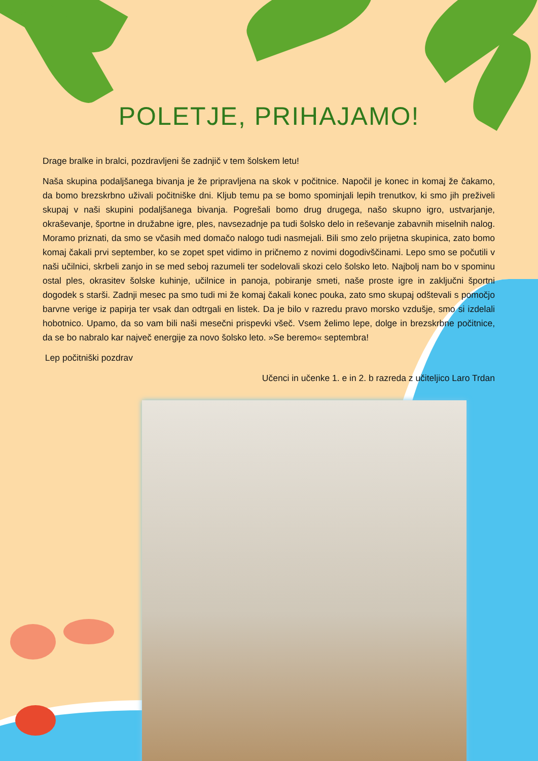POLETJE, PRIHAJAMO!
Drage bralke in bralci, pozdravljeni še zadnjič v tem šolskem letu!
Naša skupina podaljšanega bivanja je že pripravljena na skok v počitnice. Napočil je konec in komaj že čakamo, da bomo brezskrbno uživali počitniške dni. Kljub temu pa se bomo spominjali lepih trenutkov, ki smo jih preživeli skupaj v naši skupini podaljšanega bivanja. Pogrešali bomo drug drugega, našo skupno igro, ustvarjanje, okraševanje, športne in družabne igre, ples, navsezadnje pa tudi šolsko delo in reševanje zabavnih miselnih nalog. Moramo priznati, da smo se včasih med domačo nalogo tudi nasmejali. Bili smo zelo prijetna skupinica, zato bomo komaj čakali prvi september, ko se zopet spet vidimo in pričnemo z novimi dogodivščinami. Lepo smo se počutili v naši učilnici, skrbeli zanjo in se med seboj razumeli ter sodelovali skozi celo šolsko leto. Najbolj nam bo v spominu ostal ples, okrasitev šolske kuhinje, učilnice in panoja, pobiranje smeti, naše proste igre in zaključni športni dogodek s starši. Zadnji mesec pa smo tudi mi že komaj čakali konec pouka, zato smo skupaj odštevali s pomočjo barvne verige iz papirja ter vsak dan odtrgali en listek. Da je bilo v razredu pravo morsko vzdušje, smo si izdelali hobotnico. Upamo, da so vam bili naši mesečni prispevki všeč. Vsem želimo lepe, dolge in brezskrbne počitnice, da se bo nabralo kar največ energije za novo šolsko leto. »Se beremo« septembra!
Lep počitniški pozdrav
Učenci in učenke 1. e in 2. b razreda z učiteljico Laro Trdan